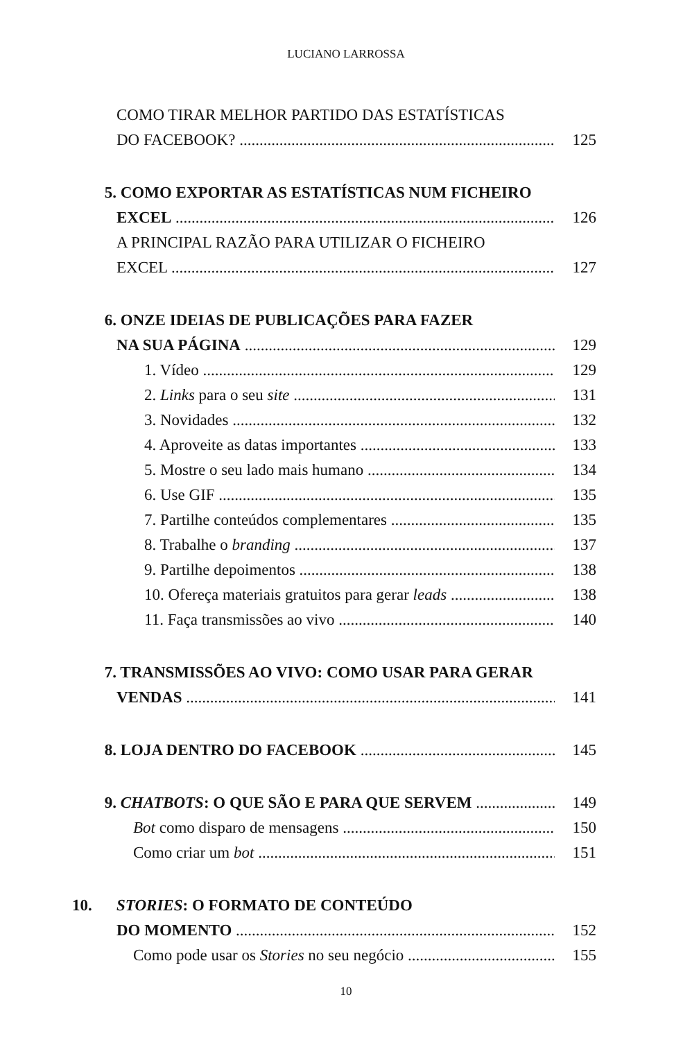LUCIANO LARROSSA
COMO TIRAR MELHOR PARTIDO DAS ESTATÍSTICAS
DO FACEBOOK? 125
5. COMO EXPORTAR AS ESTATÍSTICAS NUM FICHEIRO
EXCEL 126
A PRINCIPAL RAZÃO PARA UTILIZAR O FICHEIRO
EXCEL 127
6. ONZE IDEIAS DE PUBLICAÇÕES PARA FAZER
NA SUA PÁGINA 129
1. Vídeo 129
2. Links para o seu site 131
3. Novidades 132
4. Aproveite as datas importantes 133
5. Mostre o seu lado mais humano 134
6. Use GIF 135
7. Partilhe conteúdos complementares 135
8. Trabalhe o branding 137
9. Partilhe depoimentos 138
10. Ofereça materiais gratuitos para gerar leads 138
11. Faça transmissões ao vivo 140
7. TRANSMISSÕES AO VIVO: COMO USAR PARA GERAR
VENDAS 141
8. LOJA DENTRO DO FACEBOOK 145
9. CHATBOTS: O QUE SÃO E PARA QUE SERVEM 149
Bot como disparo de mensagens 150
Como criar um bot 151
10. STORIES: O FORMATO DE CONTEÚDO
DO MOMENTO 152
Como pode usar os Stories no seu negócio 155
10